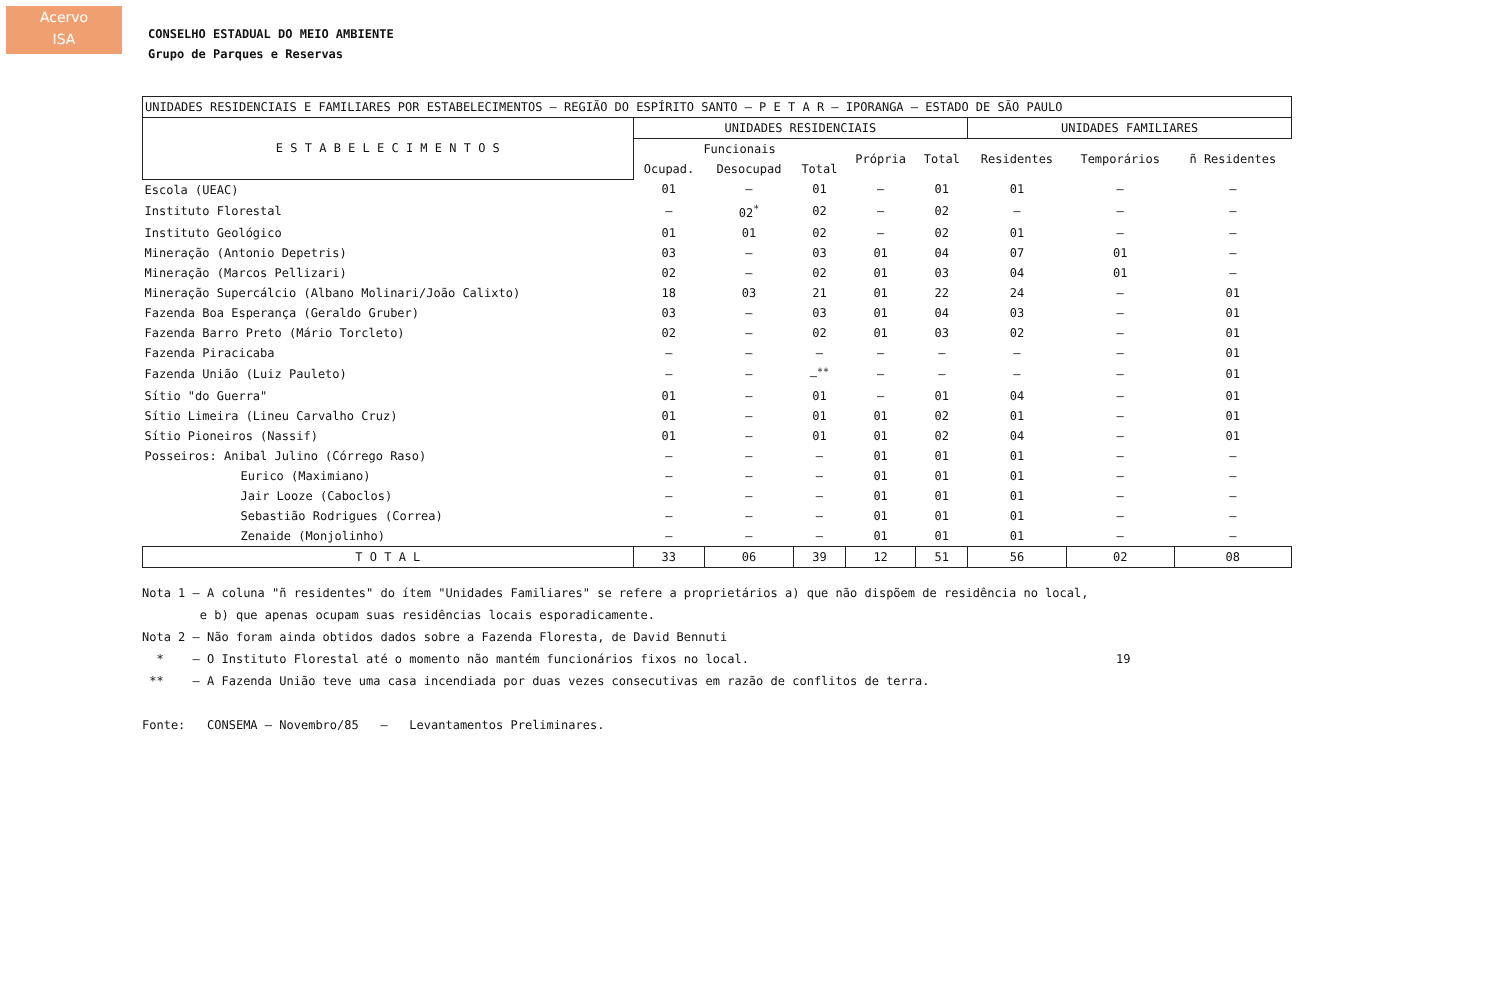Acervo
ISA
CONSELHO ESTADUAL DO MEIO AMBIENTE
Grupo de Parques e Reservas
| UNIDADES RESIDENCIAIS E FAMILIARES POR ESTABELECIMENTOS – REGIÃO DO ESPÍRITO SANTO – P E T A R – IPORANGA – ESTADO DE SÃO PAULO | | | | | | | | |
| --- | --- | --- | --- | --- | --- | --- | --- | --- |
| E S T A B E L E C I M E N T O S | UNIDADES RESIDENCIAIS | | | | | UNIDADES FAMILIARES | | |
| | Funcionais | | | Própria | Total | Residentes | Temporários | ñ Residentes |
| | Ocupad. | Desocupad | Total | | | | | |
| Escola (UEAC) | 01 | – | 01 | – | 01 | 01 | – | – |
| Instituto Florestal | – | 02<sup>*</sup> | 02 | – | 02 | – | – | – |
| Instituto Geológico | 01 | 01 | 02 | – | 02 | 01 | – | – |
| Mineração (Antonio Depetris) | 03 | – | 03 | 01 | 04 | 07 | 01 | – |
| Mineração (Marcos Pellizari) | 02 | – | 02 | 01 | 03 | 04 | 01 | – |
| Mineração Supercálcio (Albano Molinari/João Calixto) | 18 | 03 | 21 | 01 | 22 | 24 | – | 01 |
| Fazenda Boa Esperança (Geraldo Gruber) | 03 | – | 03 | 01 | 04 | 03 | – | 01 |
| Fazenda Barro Preto (Mário Torcleto) | 02 | – | 02 | 01 | 03 | 02 | – | 01 |
| Fazenda Piracicaba | – | – | – | – | – | – | – | 01 |
| Fazenda União (Luiz Pauleto) | – | – | –<sup>**</sup> | – | – | – | – | 01 |
| Sítio "do Guerra" | 01 | – | 01 | – | 01 | 04 | – | 01 |
| Sítio Limeira (Lineu Carvalho Cruz) | 01 | – | 01 | 01 | 02 | 01 | – | 01 |
| Sítio Pioneiros (Nassif) | 01 | – | 01 | 01 | 02 | 04 | – | 01 |
| Posseiros: Anibal Julino (Córrego Raso) | – | – | – | 01 | 01 | 01 | – | – |
| Eurico (Maximiano) | – | – | – | 01 | 01 | 01 | – | – |
| Jair Looze (Caboclos) | – | – | – | 01 | 01 | 01 | – | – |
| Sebastião Rodrigues (Correa) | – | – | – | 01 | 01 | 01 | – | – |
| Zenaide (Monjolinho) | – | – | – | 01 | 01 | 01 | – | – |
| T O T A L | 33 | 06 | 39 | 12 | 51 | 56 | 02 | 08 |
Nota 1 – A coluna "ñ residentes" do ítem "Unidades Familiares" se refere a proprietários a) que não dispõem de residência no local,
e b) que apenas ocupam suas residências locais esporadicamente.
Nota 2 – Não foram ainda obtidos dados sobre a Fazenda Floresta, de David Bennuti
* – O Instituto Florestal até o momento não mantém funcionários fixos no local. 19
** – A Fazenda União teve uma casa incendiada por duas vezes consecutivas em razão de conflitos de terra.
Fonte: CONSEMA – Novembro/85 – Levantamentos Preliminares.